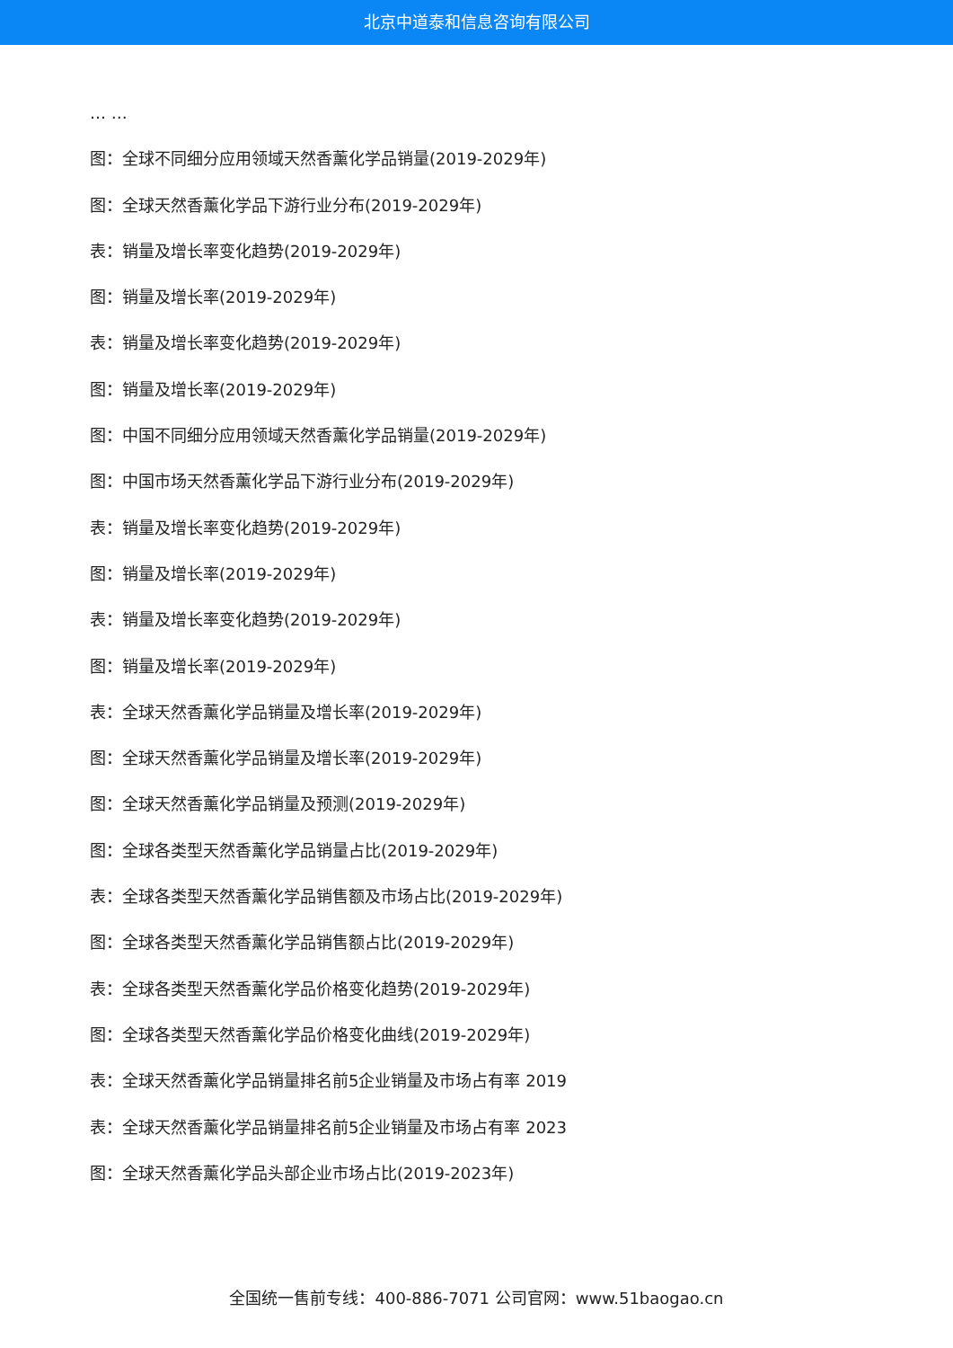北京中道泰和信息咨询有限公司
… …
图：全球不同细分应用领域天然香薰化学品销量(2019-2029年)
图：全球天然香薰化学品下游行业分布(2019-2029年)
表：销量及增长率变化趋势(2019-2029年)
图：销量及增长率(2019-2029年)
表：销量及增长率变化趋势(2019-2029年)
图：销量及增长率(2019-2029年)
图：中国不同细分应用领域天然香薰化学品销量(2019-2029年)
图：中国市场天然香薰化学品下游行业分布(2019-2029年)
表：销量及增长率变化趋势(2019-2029年)
图：销量及增长率(2019-2029年)
表：销量及增长率变化趋势(2019-2029年)
图：销量及增长率(2019-2029年)
表：全球天然香薰化学品销量及增长率(2019-2029年)
图：全球天然香薰化学品销量及增长率(2019-2029年)
图：全球天然香薰化学品销量及预测(2019-2029年)
图：全球各类型天然香薰化学品销量占比(2019-2029年)
表：全球各类型天然香薰化学品销售额及市场占比(2019-2029年)
图：全球各类型天然香薰化学品销售额占比(2019-2029年)
表：全球各类型天然香薰化学品价格变化趋势(2019-2029年)
图：全球各类型天然香薰化学品价格变化曲线(2019-2029年)
表：全球天然香薰化学品销量排名前5企业销量及市场占有率 2019
表：全球天然香薰化学品销量排名前5企业销量及市场占有率 2023
图：全球天然香薰化学品头部企业市场占比(2019-2023年)
全国统一售前专线：400-886-7071 公司官网：www.51baogao.cn